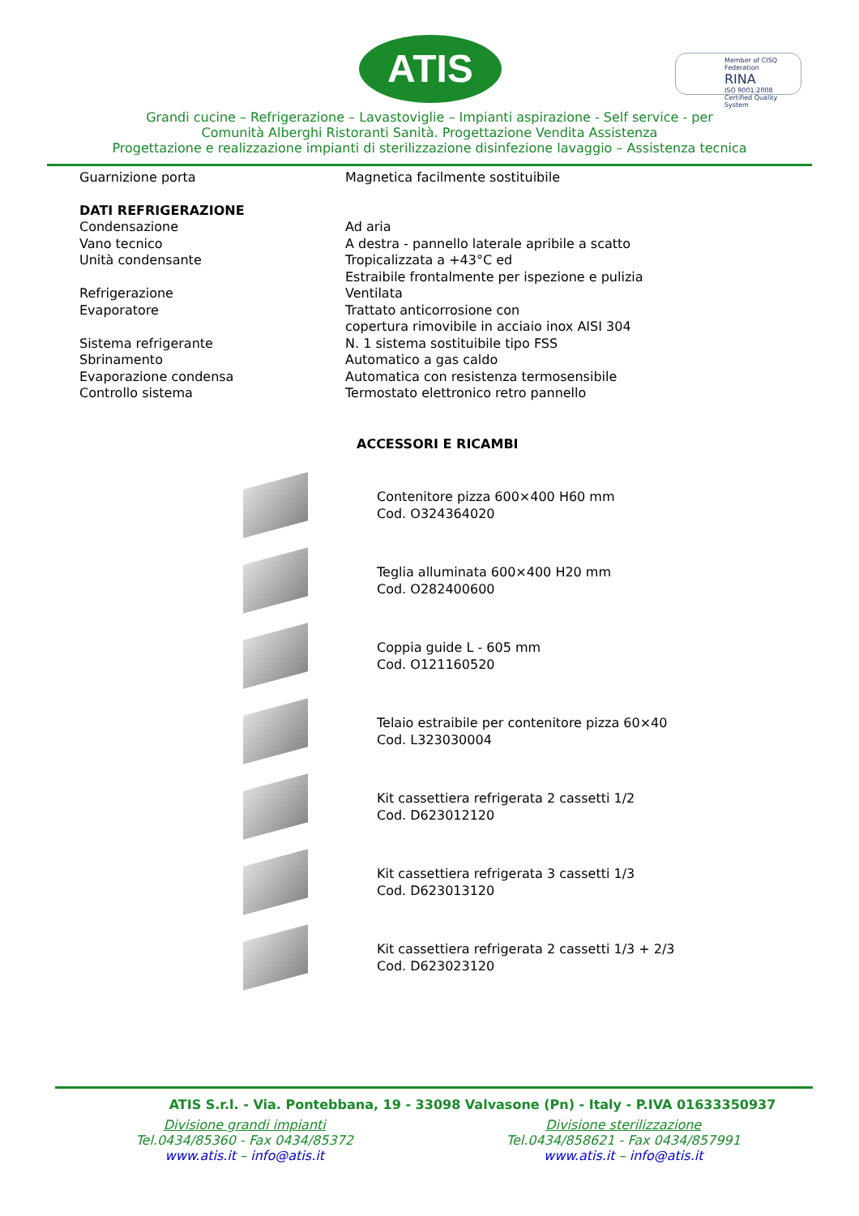ATIS
Member of CISQ Federation
RINA
ISO 9001:2008 Certified Quality System
Grandi cucine – Refrigerazione – Lavastoviglie – Impianti aspirazione - Self service - per
Comunità Alberghi Ristoranti Sanità. Progettazione Vendita Assistenza
Progettazione e realizzazione impianti di sterilizzazione disinfezione lavaggio – Assistenza tecnica
| Guarnizione porta | Magnetica facilmente sostituibile |
| DATI REFRIGERAZIONE | |
| Condensazione | Ad aria |
| Vano tecnico | A destra - pannello laterale apribile a scatto |
| Unità condensante | Tropicalizzata a +43°C ed Estraibile frontalmente per ispezione e pulizia |
| Refrigerazione | Ventilata |
| Evaporatore | Trattato anticorrosione con copertura rimovibile in acciaio inox AISI 304 |
| Sistema refrigerante | N. 1 sistema sostituibile tipo FSS |
| Sbrinamento | Automatico a gas caldo |
| Evaporazione condensa | Automatica con resistenza termosensibile |
| Controllo sistema | Termostato elettronico retro pannello |
ACCESSORI E RICAMBI
Contenitore pizza 600×400 H60 mm
Cod. O324364020
Teglia alluminata 600×400 H20 mm
Cod. O282400600
Coppia guide L - 605 mm
Cod. O121160520
Telaio estraibile per contenitore pizza 60×40
Cod. L323030004
Kit cassettiera refrigerata 2 cassetti 1/2
Cod. D623012120
Kit cassettiera refrigerata 3 cassetti 1/3
Cod. D623013120
Kit cassettiera refrigerata 2 cassetti 1/3 + 2/3
Cod. D623023120
ATIS S.r.l. - Via. Pontebbana, 19 - 33098 Valvasone (Pn) - Italy - P.IVA 01633350937
Divisione grandi impianti
Tel.0434/85360 - Fax 0434/85372
www.atis.it – info@atis.it
Divisione sterilizzazione
Tel.0434/858621 - Fax 0434/857991
www.atis.it – info@atis.it